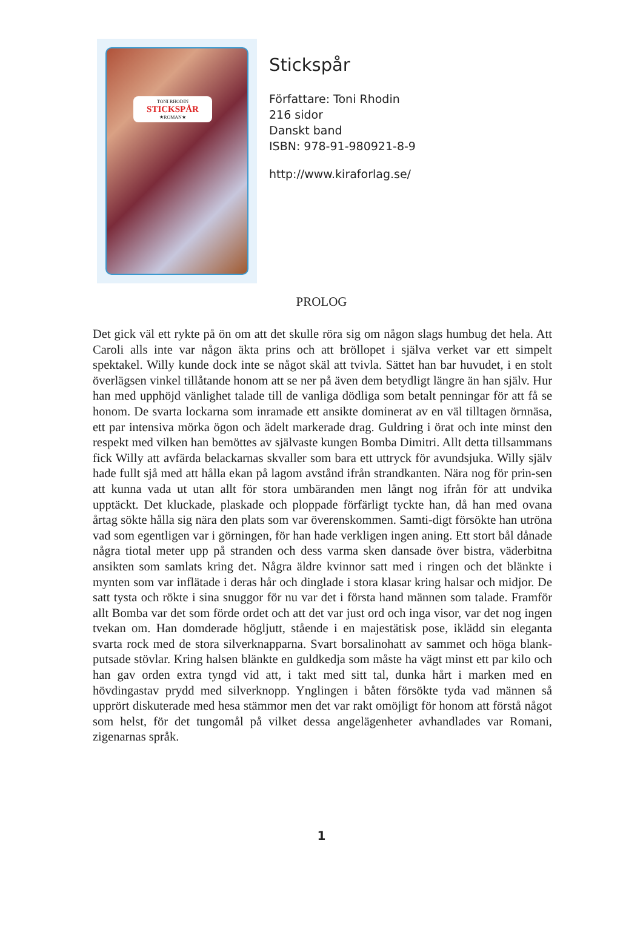TONI RHODIN
STICKSPÅR
★ROMAN★
Stickspår
Författare: Toni Rhodin
216 sidor
Danskt band
ISBN: 978-91-980921-8-9
http://www.kiraforlag.se/
PROLOG
Det gick väl ett rykte på ön om att det skulle röra sig om någon slags humbug det hela. Att Caroli alls inte var någon äkta prins och att bröllopet i själva verket var ett simpelt spektakel. Willy kunde dock inte se något skäl att tvivla. Sättet han bar huvudet, i en stolt överlägsen vinkel tillåtande honom att se ner på även dem betydligt längre än han själv. Hur han med upphöjd vänlighet talade till de vanliga dödliga som betalt penningar för att få se honom. De svarta lockarna som inramade ett ansikte dominerat av en väl tilltagen örnnäsa, ett par intensiva mörka ögon och ädelt markerade drag. Guldring i örat och inte minst den respekt med vilken han bemöttes av självaste kungen Bomba Dimitri. Allt detta tillsammans fick Willy att avfärda belackarnas skvaller som bara ett uttryck för avundsjuka. Willy själv hade fullt sjå med att hålla ekan på lagom avstånd ifrån strandkanten. Nära nog för prin-sen att kunna vada ut utan allt för stora umbäranden men långt nog ifrån för att undvika upptäckt. Det kluckade, plaskade och ploppade förfärligt tyckte han, då han med ovana årtag sökte hålla sig nära den plats som var överenskommen. Samti-digt försökte han utröna vad som egentligen var i görningen, för han hade verkligen ingen aning. Ett stort bål dånade några tiotal meter upp på stranden och dess varma sken dansade över bistra, väderbitna ansikten som samlats kring det. Några äldre kvinnor satt med i ringen och det blänkte i mynten som var inflätade i deras hår och dinglade i stora klasar kring halsar och midjor. De satt tysta och rökte i sina snuggor för nu var det i första hand männen som talade. Framför allt Bomba var det som förde ordet och att det var just ord och inga visor, var det nog ingen tvekan om. Han domderade högljutt, stående i en majestätisk pose, iklädd sin eleganta svarta rock med de stora silverknapparna. Svart borsalinohatt av sammet och höga blank-putsade stövlar. Kring halsen blänkte en guldkedja som måste ha vägt minst ett par kilo och han gav orden extra tyngd vid att, i takt med sitt tal, dunka hårt i marken med en hövdingastav prydd med silverknopp. Ynglingen i båten försökte tyda vad männen så upprört diskuterade med hesa stämmor men det var rakt omöjligt för honom att förstå något som helst, för det tungomål på vilket dessa angelägenheter avhandlades var Romani, zigenarnas språk.
1